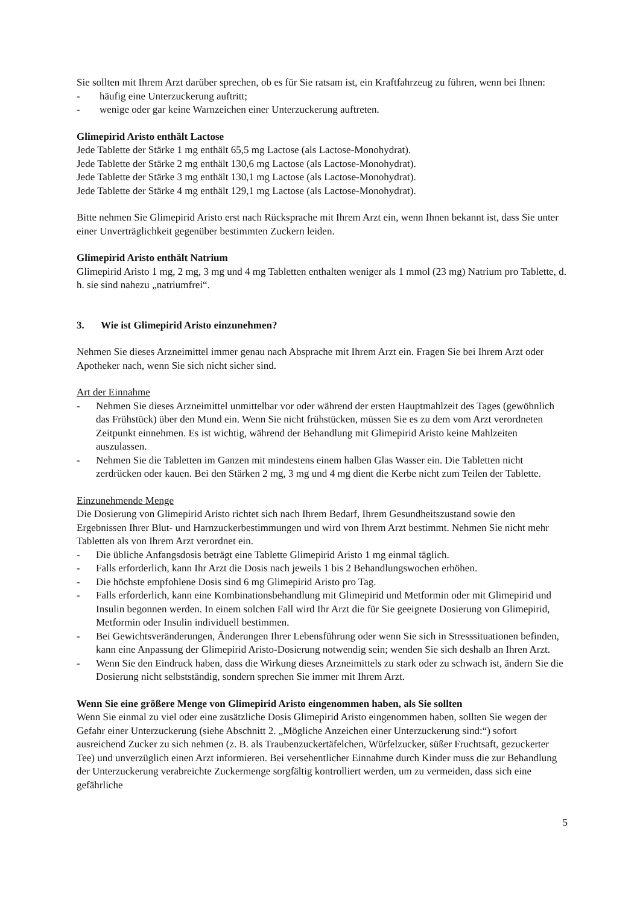Sie sollten mit Ihrem Arzt darüber sprechen, ob es für Sie ratsam ist, ein Kraftfahrzeug zu führen, wenn bei Ihnen:
- häufig eine Unterzuckerung auftritt;
- wenige oder gar keine Warnzeichen einer Unterzuckerung auftreten.
Glimepirid Aristo enthält Lactose
Jede Tablette der Stärke 1 mg enthält 65,5 mg Lactose (als Lactose-Monohydrat).
Jede Tablette der Stärke 2 mg enthält 130,6 mg Lactose (als Lactose-Monohydrat).
Jede Tablette der Stärke 3 mg enthält 130,1 mg Lactose (als Lactose-Monohydrat).
Jede Tablette der Stärke 4 mg enthält 129,1 mg Lactose (als Lactose-Monohydrat).
Bitte nehmen Sie Glimepirid Aristo erst nach Rücksprache mit Ihrem Arzt ein, wenn Ihnen bekannt ist, dass Sie unter einer Unverträglichkeit gegenüber bestimmten Zuckern leiden.
Glimepirid Aristo enthält Natrium
Glimepirid Aristo 1 mg, 2 mg, 3 mg und 4 mg Tabletten enthalten weniger als 1 mmol (23 mg) Natrium pro Tablette, d. h. sie sind nahezu „natriumfrei“.
3. Wie ist Glimepirid Aristo einzunehmen?
Nehmen Sie dieses Arzneimittel immer genau nach Absprache mit Ihrem Arzt ein. Fragen Sie bei Ihrem Arzt oder Apotheker nach, wenn Sie sich nicht sicher sind.
Art der Einnahme
- Nehmen Sie dieses Arzneimittel unmittelbar vor oder während der ersten Hauptmahlzeit des Tages (gewöhnlich das Frühstück) über den Mund ein. Wenn Sie nicht frühstücken, müssen Sie es zu dem vom Arzt verordneten Zeitpunkt einnehmen. Es ist wichtig, während der Behandlung mit Glimepirid Aristo keine Mahlzeiten auszulassen.
- Nehmen Sie die Tabletten im Ganzen mit mindestens einem halben Glas Wasser ein. Die Tabletten nicht zerdrücken oder kauen. Bei den Stärken 2 mg, 3 mg und 4 mg dient die Kerbe nicht zum Teilen der Tablette.
Einzunehmende Menge
Die Dosierung von Glimepirid Aristo richtet sich nach Ihrem Bedarf, Ihrem Gesundheitszustand sowie den Ergebnissen Ihrer Blut- und Harnzuckerbestimmungen und wird von Ihrem Arzt bestimmt. Nehmen Sie nicht mehr Tabletten als von Ihrem Arzt verordnet ein.
- Die übliche Anfangsdosis beträgt eine Tablette Glimepirid Aristo 1 mg einmal täglich.
- Falls erforderlich, kann Ihr Arzt die Dosis nach jeweils 1 bis 2 Behandlungswochen erhöhen.
- Die höchste empfohlene Dosis sind 6 mg Glimepirid Aristo pro Tag.
- Falls erforderlich, kann eine Kombinationsbehandlung mit Glimepirid und Metformin oder mit Glimepirid und Insulin begonnen werden. In einem solchen Fall wird Ihr Arzt die für Sie geeignete Dosierung von Glimepirid, Metformin oder Insulin individuell bestimmen.
- Bei Gewichtsveränderungen, Änderungen Ihrer Lebensführung oder wenn Sie sich in Stresssituationen befinden, kann eine Anpassung der Glimepirid Aristo-Dosierung notwendig sein; wenden Sie sich deshalb an Ihren Arzt.
- Wenn Sie den Eindruck haben, dass die Wirkung dieses Arzneimittels zu stark oder zu schwach ist, ändern Sie die Dosierung nicht selbstständig, sondern sprechen Sie immer mit Ihrem Arzt.
Wenn Sie eine größere Menge von Glimepirid Aristo eingenommen haben, als Sie sollten
Wenn Sie einmal zu viel oder eine zusätzliche Dosis Glimepirid Aristo eingenommen haben, sollten Sie wegen der Gefahr einer Unterzuckerung (siehe Abschnitt 2. „Mögliche Anzeichen einer Unterzuckerung sind:“) sofort ausreichend Zucker zu sich nehmen (z. B. als Traubenzuckertäfelchen, Würfelzucker, süßer Fruchtsaft, gezuckerter Tee) und unverzüglich einen Arzt informieren. Bei versehentlicher Einnahme durch Kinder muss die zur Behandlung der Unterzuckerung verabreichte Zuckermenge sorgfältig kontrolliert werden, um zu vermeiden, dass sich eine gefährliche
5